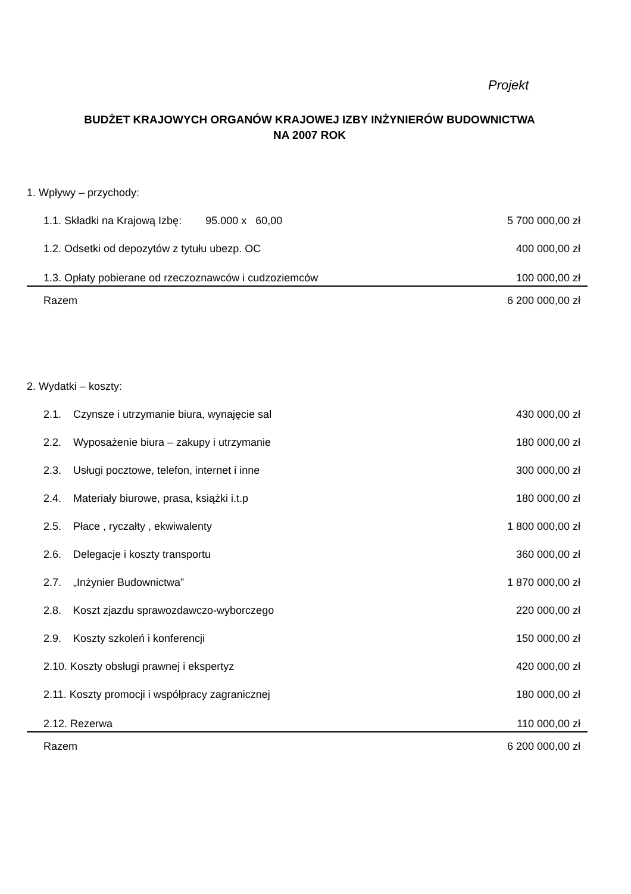Projekt
BUDŻET KRAJOWYCH ORGANÓW KRAJOWEJ IZBY INŻYNIERÓW BUDOWNICTWA
NA 2007 ROK
| 1. Wpływy – przychody: | |
| 1.1. Składki na Krajową Izbę: 95.000 x 60,00 | 5 700 000,00 zł |
| 1.2. Odsetki od depozytów z tytułu ubezp. OC | 400 000,00 zł |
| 1.3. Opłaty pobierane od rzeczoznawców i cudzoziemców | 100 000,00 zł |
| Razem | 6 200 000,00 zł |
| 2. Wydatki – koszty: | |
| 2.1. Czynsze i utrzymanie biura, wynajęcie sal | 430 000,00 zł |
| 2.2. Wyposażenie biura – zakupy i utrzymanie | 180 000,00 zł |
| 2.3. Usługi pocztowe, telefon, internet i inne | 300 000,00 zł |
| 2.4. Materiały biurowe, prasa, książki i.t.p | 180 000,00 zł |
| 2.5. Płace , ryczałty , ekwiwalenty | 1 800 000,00 zł |
| 2.6. Delegacje i koszty transportu | 360 000,00 zł |
| 2.7. „Inżynier Budownictwa” | 1 870 000,00 zł |
| 2.8. Koszt zjazdu sprawozdawczo-wyborczego | 220 000,00 zł |
| 2.9. Koszty szkoleń i konferencji | 150 000,00 zł |
| 2.10. Koszty obsługi prawnej i ekspertyz | 420 000,00 zł |
| 2.11. Koszty promocji i współpracy zagranicznej | 180 000,00 zł |
| 2.12. Rezerwa | 110 000,00 zł |
| Razem | 6 200 000,00 zł |